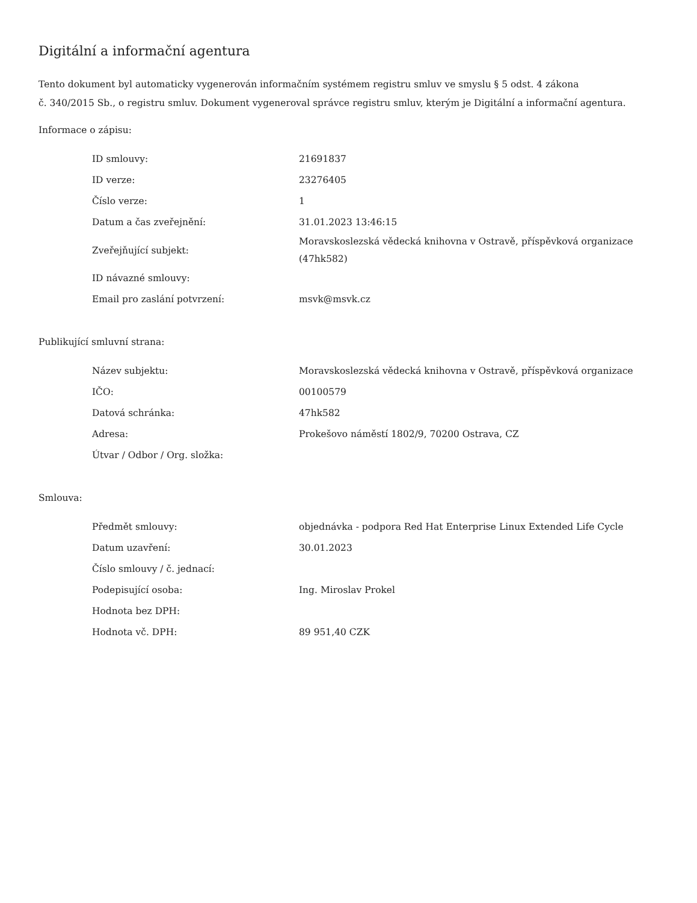Digitální a informační agentura
Tento dokument byl automaticky vygenerován informačním systémem registru smluv ve smyslu § 5 odst. 4 zákona
č. 340/2015 Sb., o registru smluv. Dokument vygeneroval správce registru smluv, kterým je Digitální a informační agentura.
Informace o zápisu:
| ID smlouvy: | 21691837 |
| ID verze: | 23276405 |
| Číslo verze: | 1 |
| Datum a čas zveřejnění: | 31.01.2023 13:46:15 |
| Zveřejňující subjekt: | Moravskoslezská vědecká knihovna v Ostravě, příspěvková organizace (47hk582) |
| ID návazné smlouvy: | |
| Email pro zaslání potvrzení: | msvk@msvk.cz |
Publikující smluvní strana:
| Název subjektu: | Moravskoslezská vědecká knihovna v Ostravě, příspěvková organizace |
| IČO: | 00100579 |
| Datová schránka: | 47hk582 |
| Adresa: | Prokešovo náměstí 1802/9, 70200 Ostrava, CZ |
| Útvar / Odbor / Org. složka: | |
Smlouva:
| Předmět smlouvy: | objednávka - podpora Red Hat Enterprise Linux Extended Life Cycle |
| Datum uzavření: | 30.01.2023 |
| Číslo smlouvy / č. jednací: | |
| Podepisující osoba: | Ing. Miroslav Prokel |
| Hodnota bez DPH: | |
| Hodnota vč. DPH: | 89 951,40 CZK |